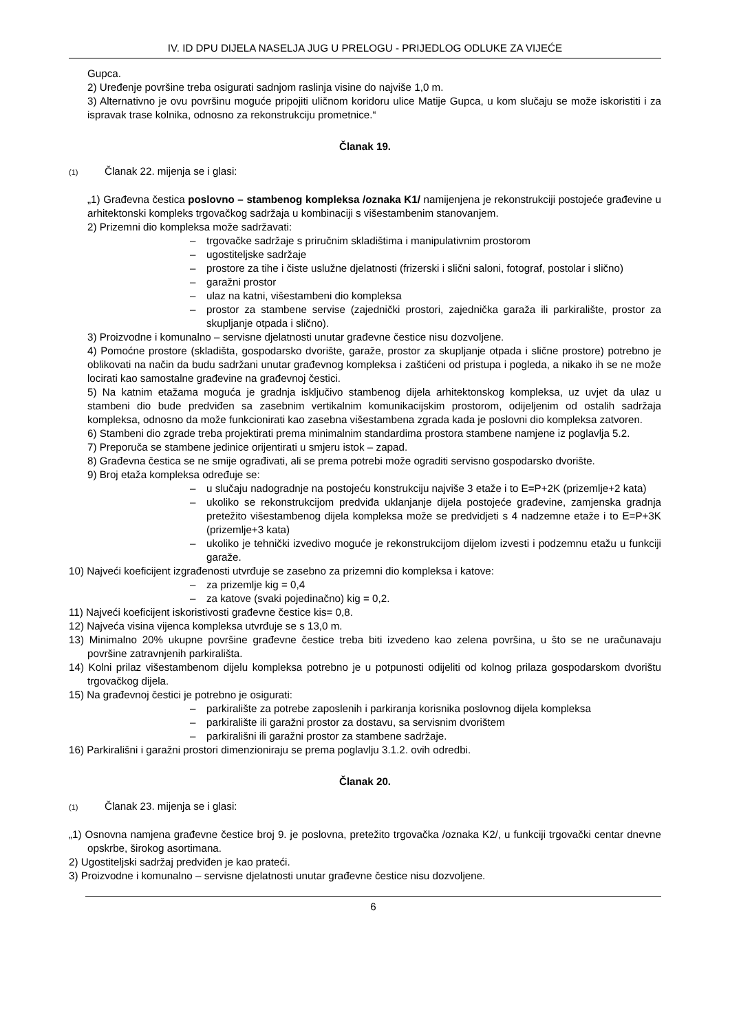IV. ID DPU DIJELA NASELJA JUG U PRELOGU - PRIJEDLOG ODLUKE ZA VIJEĆE
Gupca.
2) Uređenje površine treba osigurati sadnjom raslinja visine do najviše 1,0 m.
3) Alternativno je ovu površinu moguće pripojiti uličnom koridoru ulice Matije Gupca, u kom slučaju se može iskoristiti i za ispravak trase kolnika, odnosno za rekonstrukciju prometnice.“
Članak 19.
(1) Članak 22. mijenja se i glasi:
„1) Građevna čestica poslovno – stambenog kompleksa /oznaka K1/ namijenjena je rekonstrukciji postojeće građevine u arhitektonski kompleks trgovačkog sadržaja u kombinaciji s višestambenim stanovanjem.
2) Prizemni dio kompleksa može sadržavati:
– trgovačke sadržaje s priručnim skladištima i manipulativnim prostorom
– ugostiteljske sadržaje
– prostore za tihe i čiste uslužne djelatnosti (frizerski i slični saloni, fotograf, postolar i slično)
– garažni prostor
– ulaz na katni, višestambeni dio kompleksa
– prostor za stambene servise (zajednički prostori, zajednička garaža ili parkiralište, prostor za skupljanje otpada i slično).
3) Proizvodne i komunalno – servisne djelatnosti unutar građevne čestice nisu dozvoljene.
4) Pomoćne prostore (skladišta, gospodarsko dvorište, garaže, prostor za skupljanje otpada i slične prostore) potrebno je oblikovati na način da budu sadržani unutar građevnog kompleksa i zaštićeni od pristupa i pogleda, a nikako ih se ne može locirati kao samostalne građevine na građevnoj čestici.
5) Na katnim etažama moguća je gradnja isključivo stambenog dijela arhitektonskog kompleksa, uz uvjet da ulaz u stambeni dio bude predviđen sa zasebnim vertikalnim komunikacijskim prostorom, odijeljenim od ostalih sadržaja kompleksa, odnosno da može funkcionirati kao zasebna višestambena zgrada kada je poslovni dio kompleksa zatvoren.
6) Stambeni dio zgrade treba projektirati prema minimalnim standardima prostora stambene namjene iz poglavlja 5.2.
7) Preporuča se stambene jedinice orijentirati u smjeru istok – zapad.
8) Građevna čestica se ne smije ograđivati, ali se prema potrebi može ograditi servisno gospodarsko dvorište.
9) Broj etaža kompleksa određuje se:
– u slučaju nadogradnje na postojeću konstrukciju najviše 3 etaže i to E=P+2K (prizemlje+2 kata)
– ukoliko se rekonstrukcijom predviđa uklanjanje dijela postojeće građevine, zamjenska gradnja pretežito višestambenog dijela kompleksa može se predvidjeti s 4 nadzemne etaže i to E=P+3K (prizemlje+3 kata)
– ukoliko je tehnički izvedivo moguće je rekonstrukcijom dijelom izvesti i podzemnu etažu u funkciji garaže.
10) Najveći koeficijent izgrađenosti utvrđuje se zasebno za prizemni dio kompleksa i katove:
– za prizemlje kig = 0,4
– za katove (svaki pojedinačno) kig = 0,2.
11) Najveći koeficijent iskoristivosti građevne čestice kis= 0,8.
12) Najveća visina vijenca kompleksa utvrđuje se s 13,0 m.
13) Minimalno 20% ukupne površine građevne čestice treba biti izvedeno kao zelena površina, u što se ne uračunavaju površine zatravnjenih parkirališta.
14) Kolni prilaz višestambenom dijelu kompleksa potrebno je u potpunosti odijeliti od kolnog prilaza gospodarskom dvorištu trgovačkog dijela.
15) Na građevnoj čestici je potrebno je osigurati:
– parkiralište za potrebe zaposlenih i parkiranja korisnika poslovnog dijela kompleksa
– parkiralište ili garažni prostor za dostavu, sa servisnim dvorištem
– parkirališni ili garažni prostor za stambene sadržaje.
16) Parkirališni i garažni prostori dimenzioniraju se prema poglavlju 3.1.2. ovih odredbi.
Članak 20.
(1) Članak 23. mijenja se i glasi:
„1) Osnovna namjena građevne čestice broj 9. je poslovna, pretežito trgovačka /oznaka K2/, u funkciji trgovački centar dnevne opskrbe, širokog asortimana.
2) Ugostiteljski sadržaj predviđen je kao prateći.
3) Proizvodne i komunalno – servisne djelatnosti unutar građevne čestice nisu dozvoljene.
6